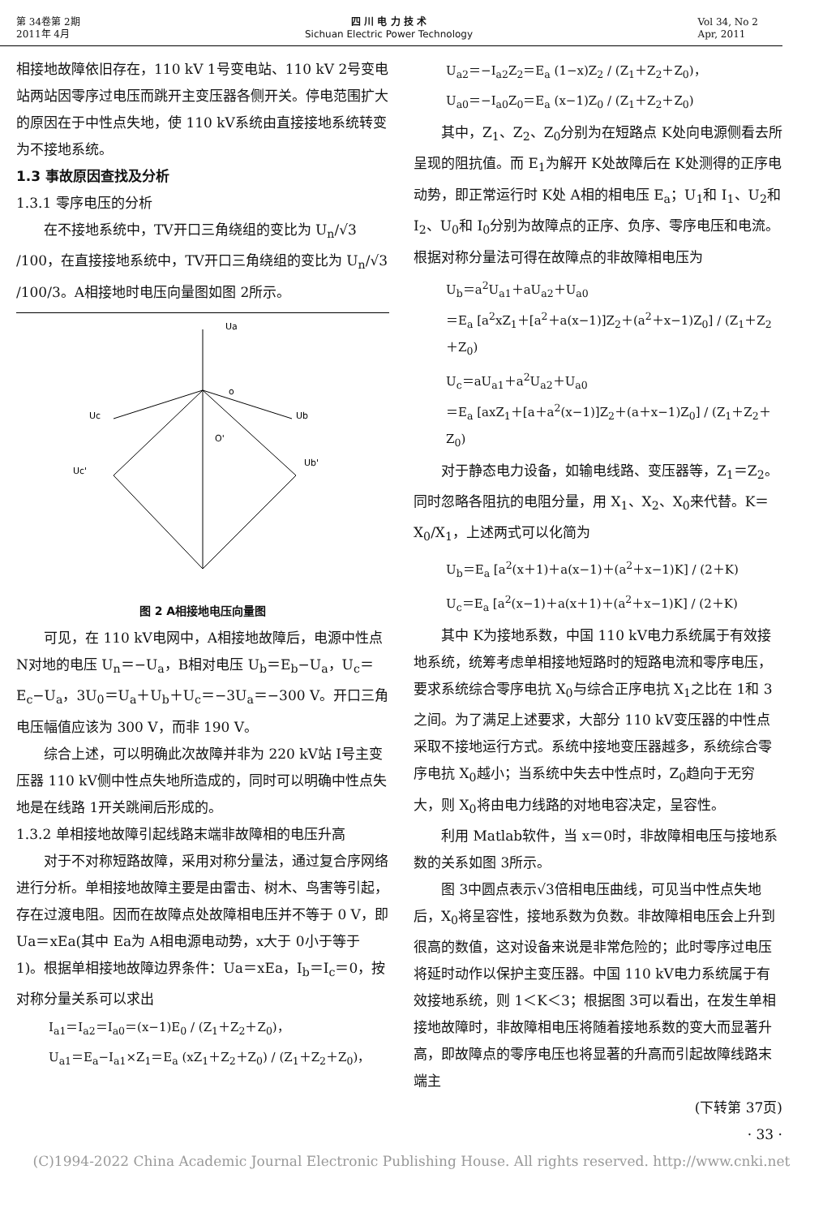第 34卷第 2期
2011年 4月
四 川 电 力 技 术
Sichuan Electric Power Technology
Vol 34, No 2
Apr, 2011
相接地故障依旧存在，110 kV 1号变电站、110 kV 2号变电站两站因零序过电压而跳开主变压器各侧开关。停电范围扩大的原因在于中性点失地，使 110 kV系统由直接接地系统转变为不接地系统。
1.3 事故原因查找及分析
1.3.1 零序电压的分析
在不接地系统中，TV开口三角绕组的变比为 U<sub>n</sub>/√3 /100，在直接接地系统中，TV开口三角绕组的变比为 U<sub>n</sub>/√3 /100/3。A相接地时电压向量图如图 2所示。
Ua
o
Uc
Ub
Uc'
Ub'
O'
图 2 A相接地电压向量图
可见，在 110 kV电网中，A相接地故障后，电源中性点 N对地的电压 U<sub>n</sub>＝−U<sub>a</sub>，B相对电压 U<sub>b</sub>＝E<sub>b</sub>−U<sub>a</sub>，U<sub>c</sub>＝E<sub>c</sub>−U<sub>a</sub>，3U<sub>0</sub>＝U<sub>a</sub>＋U<sub>b</sub>＋U<sub>c</sub>＝−3U<sub>a</sub>＝−300 V。开口三角电压幅值应该为 300 V，而非 190 V。
综合上述，可以明确此次故障并非为 220 kV站 I号主变压器 110 kV侧中性点失地所造成的，同时可以明确中性点失地是在线路 1开关跳闸后形成的。
1.3.2 单相接地故障引起线路末端非故障相的电压升高
对于不对称短路故障，采用对称分量法，通过复合序网络进行分析。单相接地故障主要是由雷击、树木、鸟害等引起，存在过渡电阻。因而在故障点处故障相电压并不等于 0 V，即 Ua＝xEa(其中 Ea为 A相电源电动势，x大于 0小于等于 1)。根据单相接地故障边界条件：Ua＝xEa，I<sub>b</sub>＝I<sub>c</sub>＝0，按对称分量关系可以求出
I<sub>a1</sub>＝I<sub>a2</sub>＝I<sub>a0</sub>＝(x−1)E<sub>0</sub> / (Z<sub>1</sub>＋Z<sub>2</sub>＋Z<sub>0</sub>)，
U<sub>a1</sub>＝E<sub>a</sub>−I<sub>a1</sub>×Z<sub>1</sub>＝E<sub>a</sub> (xZ<sub>1</sub>＋Z<sub>2</sub>＋Z<sub>0</sub>) / (Z<sub>1</sub>＋Z<sub>2</sub>＋Z<sub>0</sub>)，
U<sub>a2</sub>＝−I<sub>a2</sub>Z<sub>2</sub>＝E<sub>a</sub> (1−x)Z<sub>2</sub> / (Z<sub>1</sub>＋Z<sub>2</sub>＋Z<sub>0</sub>)，
U<sub>a0</sub>＝−I<sub>a0</sub>Z<sub>0</sub>＝E<sub>a</sub> (x−1)Z<sub>0</sub> / (Z<sub>1</sub>＋Z<sub>2</sub>＋Z<sub>0</sub>)
其中，Z<sub>1</sub>、Z<sub>2</sub>、Z<sub>0</sub>分别为在短路点 K处向电源侧看去所呈现的阻抗值。而 E<sub>1</sub>为解开 K处故障后在 K处测得的正序电动势，即正常运行时 K处 A相的相电压 E<sub>a</sub>；U<sub>1</sub>和 I<sub>1</sub>、U<sub>2</sub>和 I<sub>2</sub>、U<sub>0</sub>和 I<sub>0</sub>分别为故障点的正序、负序、零序电压和电流。根据对称分量法可得在故障点的非故障相电压为
U<sub>b</sub>＝a<sup>2</sup>U<sub>a1</sub>＋aU<sub>a2</sub>＋U<sub>a0</sub>
＝E<sub>a</sub> [a<sup>2</sup>xZ<sub>1</sub>＋[a<sup>2</sup>＋a(x−1)]Z<sub>2</sub>＋(a<sup>2</sup>＋x−1)Z<sub>0</sub>] / (Z<sub>1</sub>＋Z<sub>2</sub>＋Z<sub>0</sub>)
U<sub>c</sub>＝aU<sub>a1</sub>＋a<sup>2</sup>U<sub>a2</sub>＋U<sub>a0</sub>
＝E<sub>a</sub> [axZ<sub>1</sub>＋[a＋a<sup>2</sup>(x−1)]Z<sub>2</sub>＋(a＋x−1)Z<sub>0</sub>] / (Z<sub>1</sub>＋Z<sub>2</sub>＋Z<sub>0</sub>)
对于静态电力设备，如输电线路、变压器等，Z<sub>1</sub>＝Z<sub>2</sub>。同时忽略各阻抗的电阻分量，用 X<sub>1</sub>、X<sub>2</sub>、X<sub>0</sub>来代替。K＝X<sub>0</sub>/X<sub>1</sub>，上述两式可以化简为
U<sub>b</sub>＝E<sub>a</sub> [a<sup>2</sup>(x＋1)＋a(x−1)＋(a<sup>2</sup>＋x−1)K] / (2＋K)
U<sub>c</sub>＝E<sub>a</sub> [a<sup>2</sup>(x−1)＋a(x＋1)＋(a<sup>2</sup>＋x−1)K] / (2＋K)
其中 K为接地系数，中国 110 kV电力系统属于有效接地系统，统筹考虑单相接地短路时的短路电流和零序电压，要求系统综合零序电抗 X<sub>0</sub>与综合正序电抗 X<sub>1</sub>之比在 1和 3之间。为了满足上述要求，大部分 110 kV变压器的中性点采取不接地运行方式。系统中接地变压器越多，系统综合零序电抗 X<sub>0</sub>越小；当系统中失去中性点时，Z<sub>0</sub>趋向于无穷大，则 X<sub>0</sub>将由电力线路的对地电容决定，呈容性。
利用 Matlab软件，当 x＝0时，非故障相电压与接地系数的关系如图 3所示。
图 3中圆点表示√3倍相电压曲线，可见当中性点失地后，X<sub>0</sub>将呈容性，接地系数为负数。非故障相电压会上升到很高的数值，这对设备来说是非常危险的；此时零序过电压将延时动作以保护主变压器。中国 110 kV电力系统属于有效接地系统，则 1＜K＜3；根据图 3可以看出，在发生单相接地故障时，非故障相电压将随着接地系数的变大而显著升高，即故障点的零序电压也将显著的升高而引起故障线路末端主
(下转第 37页)
· 33 ·
(C)1994-2022 China Academic Journal Electronic Publishing House. All rights reserved. http://www.cnki.net